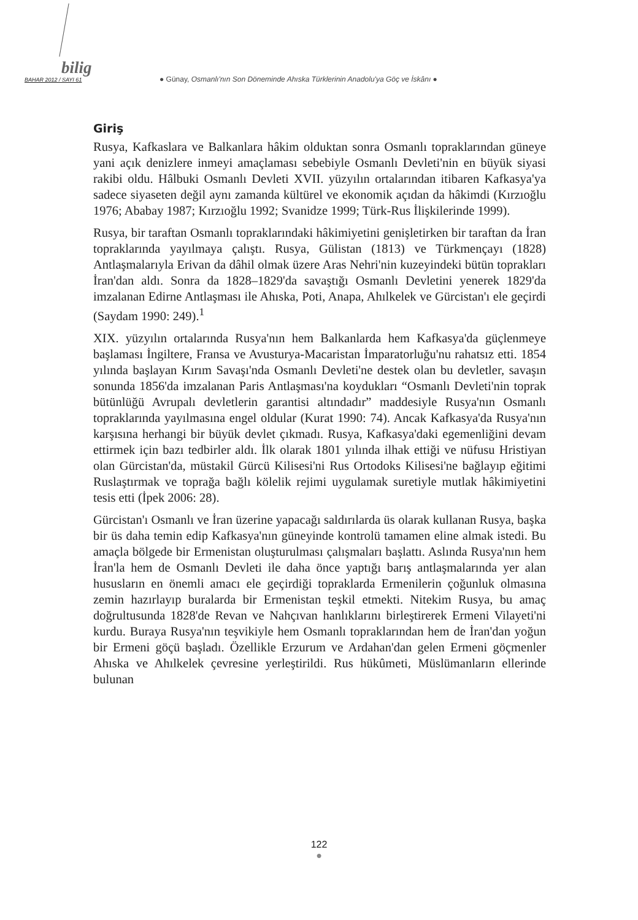bilig
BAHAR 2012 / SAYI 61 ● Günay, Osmanlı'nın Son Döneminde Ahıska Türklerinin Anadolu'ya Göç ve İskânı ●
Giriş
Rusya, Kafkaslara ve Balkanlara hâkim olduktan sonra Osmanlı toprakla­rından güneye yani açık denizlere inmeyi amaçlaması sebebiyle Osmanlı Devleti'nin en büyük siyasi rakibi oldu. Hâlbuki Osmanlı Devleti XVII. yüzyılın ortalarından itibaren Kafkasya'ya sadece siyaseten değil aynı za­manda kültürel ve ekonomik açıdan da hâkimdi (Kırzıoğlu 1976; Ababay 1987; Kırzıoğlu 1992; Svanidze 1999; Türk-Rus İlişkilerinde 1999).
Rusya, bir taraftan Osmanlı topraklarındaki hâkimiyetini genişletirken bir taraftan da İran topraklarında yayılmaya çalıştı. Rusya, Gülistan (1813) ve Türkmençayı (1828) Antlaşmalarıyla Erivan da dâhil olmak üzere Aras Nehri'nin kuzeyindeki bütün toprakları İran'dan aldı. Sonra da 1828–1829'da savaştığı Osmanlı Devletini yenerek 1829'da imzalanan Edirne Antlaşması ile Ahıska, Poti, Anapa, Ahılkelek ve Gürcistan'ı ele geçirdi (Saydam 1990: 249).<sup>1</sup>
XIX. yüzyılın ortalarında Rusya'nın hem Balkanlarda hem Kafkasya'da güçlenmeye başlaması İngiltere, Fransa ve Avusturya-Macaristan İmpara­torluğu'nu rahatsız etti. 1854 yılında başlayan Kırım Savaşı'nda Osmanlı Devleti'ne destek olan bu devletler, savaşın sonunda 1856'da imzalanan Paris Antlaşması'na koydukları “Osmanlı Devleti'nin toprak bütünlüğü Avrupalı devletlerin garantisi altındadır” maddesiyle Rusya'nın Osmanlı topraklarında yayılmasına engel oldular (Kurat 1990: 74). Ancak Kafkas­ya'da Rusya'nın karşısına herhangi bir büyük devlet çıkmadı. Rusya, Kaf­kasya'daki egemenliğini devam ettirmek için bazı tedbirler aldı. İlk olarak 1801 yılında ilhak ettiği ve nüfusu Hristiyan olan Gürcistan'da, müstakil Gürcü Kilisesi'ni Rus Ortodoks Kilisesi'ne bağlayıp eğitimi Ruslaştırmak ve toprağa bağlı kölelik rejimi uygulamak suretiyle mutlak hâkimiyetini tesis etti (İpek 2006: 28).
Gürcistan'ı Osmanlı ve İran üzerine yapacağı saldırılarda üs olarak kulla­nan Rusya, başka bir üs daha temin edip Kafkasya'nın güneyinde kontrolü tamamen eline almak istedi. Bu amaçla bölgede bir Ermenistan oluşturul­ması çalışmaları başlattı. Aslında Rusya'nın hem İran'la hem de Osmanlı Devleti ile daha önce yaptığı barış antlaşmalarında yer alan hususların en önemli amacı ele geçirdiği topraklarda Ermenilerin çoğunluk olmasına zemin hazırlayıp buralarda bir Ermenistan teşkil etmekti. Nitekim Rusya, bu amaç doğrultusunda 1828'de Revan ve Nahçıvan hanlıklarını birleştire­rek Ermeni Vilayeti'ni kurdu. Buraya Rusya'nın teşvikiyle hem Osmanlı topraklarından hem de İran'dan yoğun bir Ermeni göçü başladı. Özellikle Erzurum ve Ardahan'dan gelen Ermeni göçmenler Ahıska ve Ahılkelek çevresine yerleştirildi. Rus hükûmeti, Müslümanların ellerinde bulunan
122
●